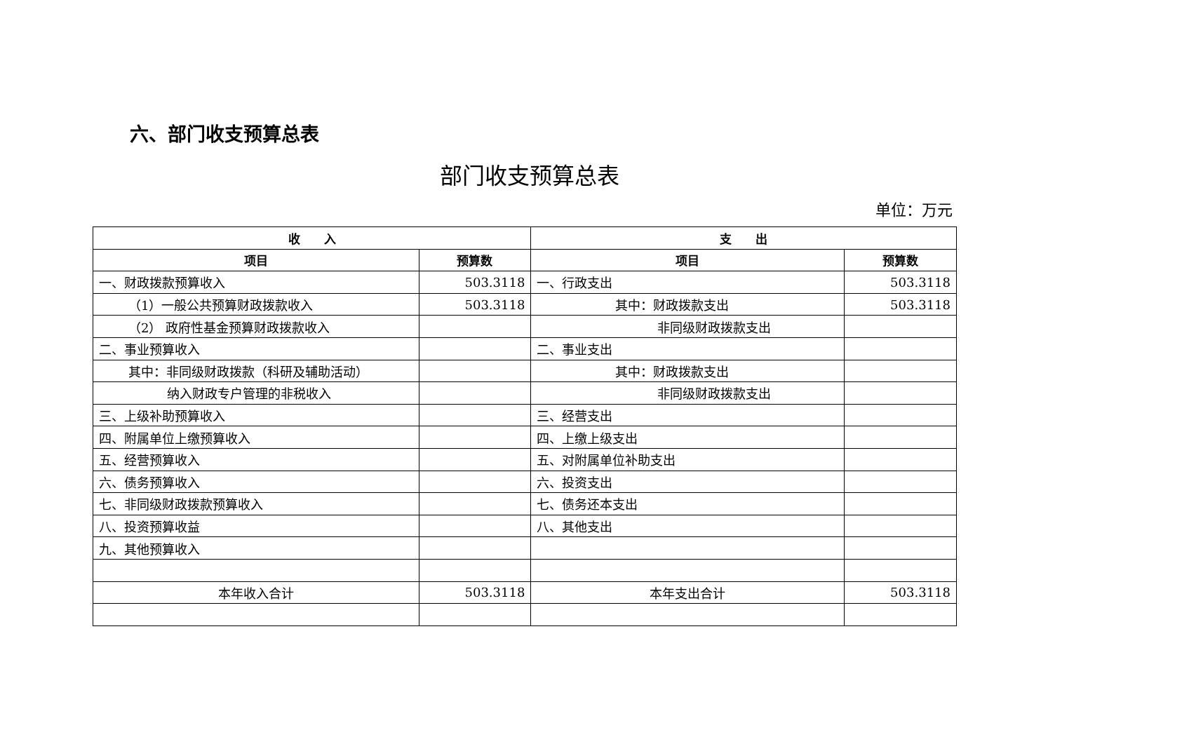六、部门收支预算总表
部门收支预算总表
单位：万元
| 收 入 | | 支 出 | |
| --- | --- | --- | --- |
| 项目 | 预算数 | 项目 | 预算数 |
| 一、财政拨款预算收入 | 503.3118 | 一、行政支出 | 503.3118 |
| （1）一般公共预算财政拨款收入 | 503.3118 | 其中：财政拨款支出 | 503.3118 |
| （2） 政府性基金预算财政拨款收入 | | 非同级财政拨款支出 | |
| 二、事业预算收入 | | 二、事业支出 | |
| 其中：非同级财政拨款（科研及辅助活动） | | 其中：财政拨款支出 | |
| 纳入财政专户管理的非税收入 | | 非同级财政拨款支出 | |
| 三、上级补助预算收入 | | 三、经营支出 | |
| 四、附属单位上缴预算收入 | | 四、上缴上级支出 | |
| 五、经营预算收入 | | 五、对附属单位补助支出 | |
| 六、债务预算收入 | | 六、投资支出 | |
| 七、非同级财政拨款预算收入 | | 七、债务还本支出 | |
| 八、投资预算收益 | | 八、其他支出 | |
| 九、其他预算收入 | | | |
| 本年收入合计 | 503.3118 | 本年支出合计 | 503.3118 |